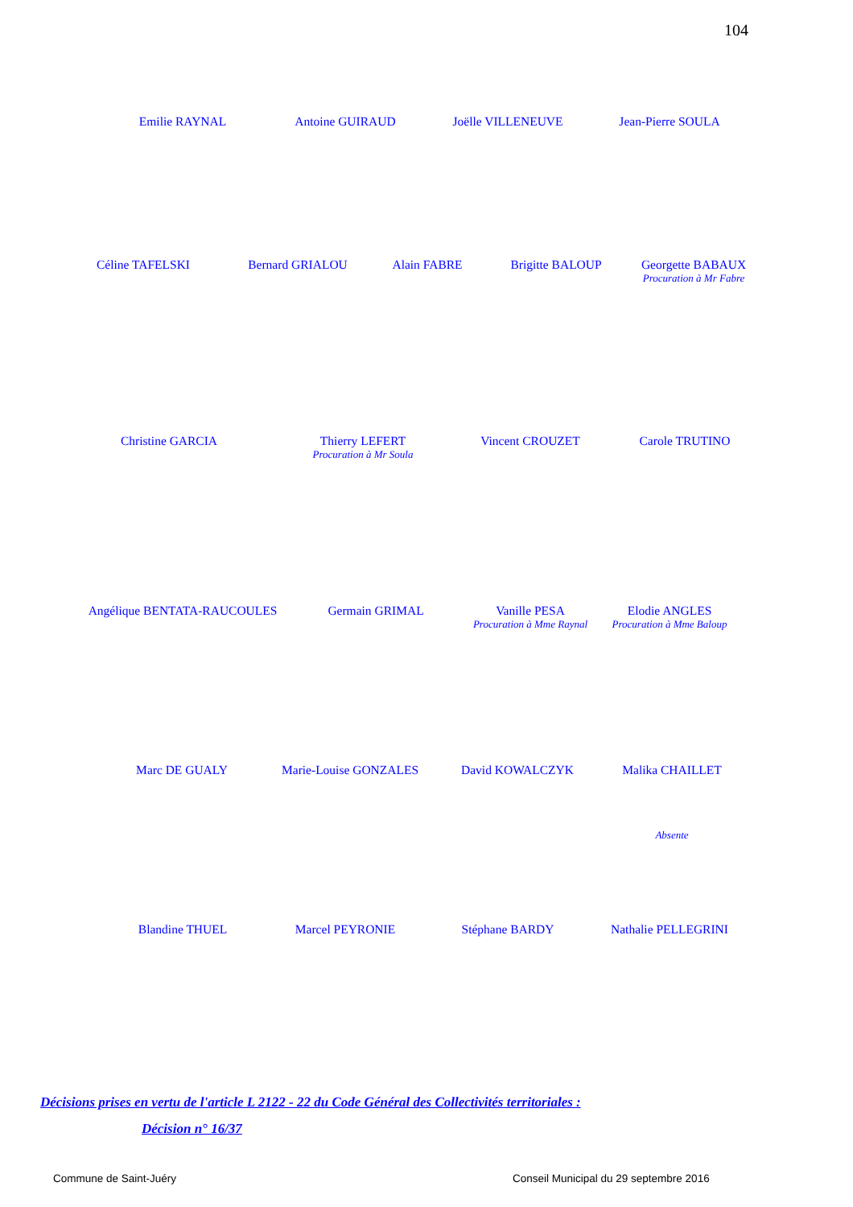104
Emilie RAYNAL Antoine GUIRAUD Joëlle VILLENEUVE Jean-Pierre SOULA
Céline TAFELSKI Bernard GRIALOU Alain FABRE Brigitte BALOUP Georgette BABAUX
Procuration à Mr Fabre
Christine GARCIA Thierry LEFERT
Procuration à Mr Soula
Vincent CROUZET Carole TRUTINO
Angélique BENTATA-RAUCOULES Germain GRIMAL Vanille PESA
Procuration à Mme Raynal
Elodie ANGLES
Procuration à Mme Baloup
Marc DE GUALY Marie-Louise GONZALES David KOWALCZYK Malika CHAILLET
Absente
Blandine THUEL Marcel PEYRONIE Stéphane BARDY Nathalie PELLEGRINI
Décisions prises en vertu de l'article L 2122 - 22 du Code Général des Collectivités territoriales :
Décision n° 16/37
Commune de Saint-Juéry
Conseil Municipal du 29 septembre 2016